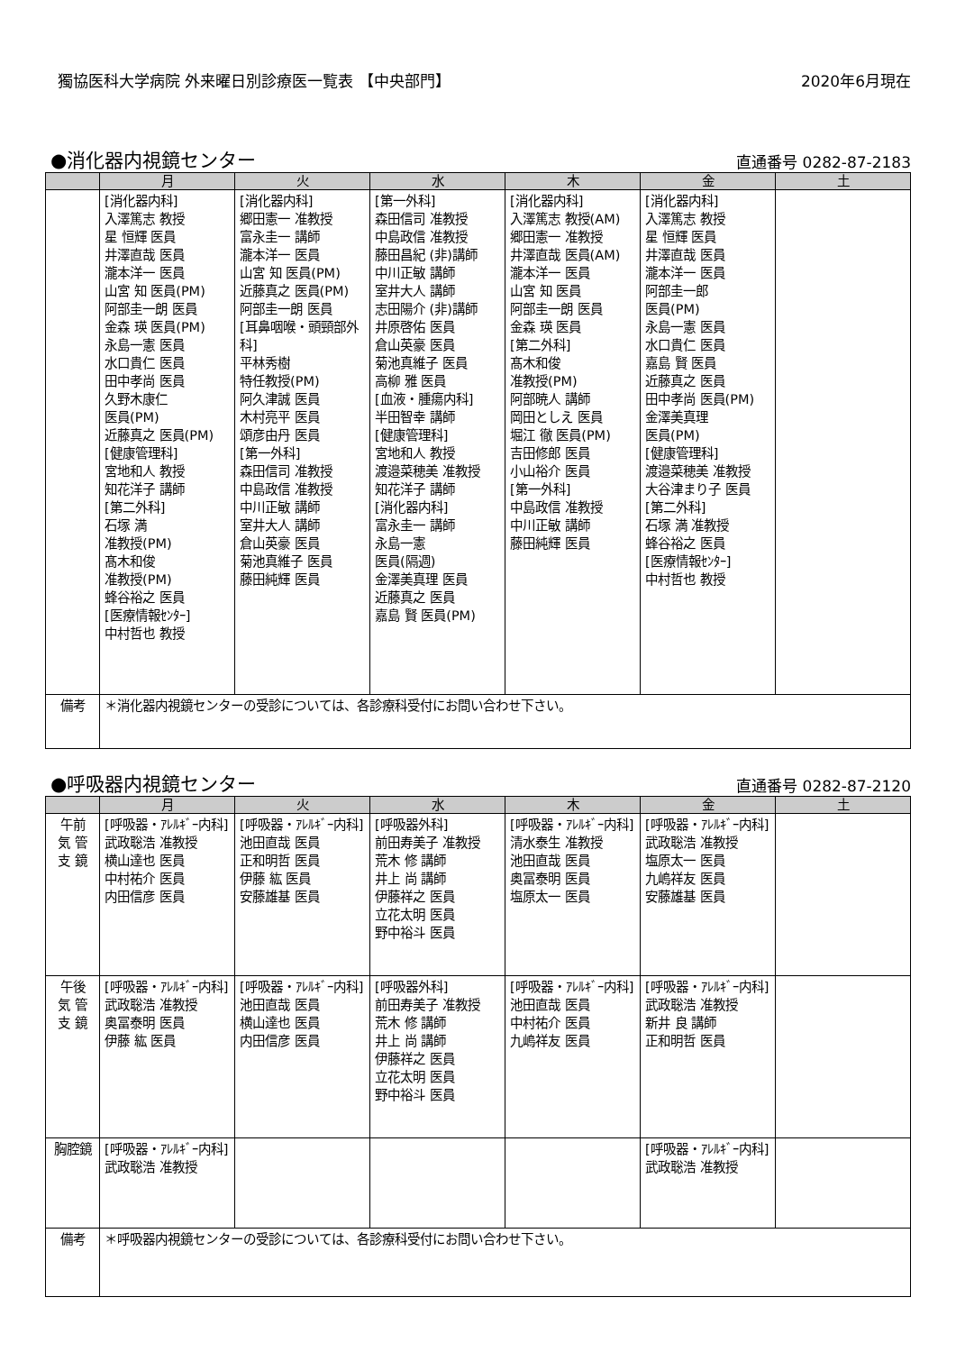獨協医科大学病院 外来曜日別診療医一覧表 【中央部門】 2020年6月現在
●消化器内視鏡センター
直通番号 0282-87-2183
| | 月 | 火 | 水 | 木 | 金 | 土 |
| --- | --- | --- | --- | --- | --- | --- |
| | [消化器内科] 入澤篤志 教授 星 恒輝 医員 井澤直哉 医員 瀧本洋一 医員 山宮 知 医員(PM) 阿部圭一朗 医員 金森 瑛 医員(PM) 永島一憲 医員 水口貴仁 医員 田中孝尚 医員 久野木康仁 医員(PM) 近藤真之 医員(PM) [健康管理科] 宮地和人 教授 知花洋子 講師 [第二外科] 石塚 満 准教授(PM) 髙木和俊 准教授(PM) 蜂谷裕之 医員 [医療情報ｾﾝﾀｰ] 中村哲也 教授 | [消化器内科] 郷田憲一 准教授 富永圭一 講師 瀧本洋一 医員 山宮 知 医員(PM) 近藤真之 医員(PM) 阿部圭一朗 医員 [耳鼻咽喉・頭頸部外科] 平林秀樹 特任教授(PM) 阿久津誠 医員 木村亮平 医員 頌彦由丹 医員 [第一外科] 森田信司 准教授 中島政信 准教授 中川正敏 講師 室井大人 講師 倉山英豪 医員 菊池真維子 医員 藤田純輝 医員 | [第一外科] 森田信司 准教授 中島政信 准教授 藤田昌紀 (非)講師 中川正敏 講師 室井大人 講師 志田陽介 (非)講師 井原啓佑 医員 倉山英豪 医員 菊池真維子 医員 高柳 雅 医員 [血液・腫瘍内科] 半田智幸 講師 [健康管理科] 宮地和人 教授 渡邉菜穂美 准教授 知花洋子 講師 [消化器内科] 富永圭一 講師 永島一憲 医員(隔週) 金澤美真理 医員 近藤真之 医員 嘉島 賢 医員(PM) | [消化器内科] 入澤篤志 教授(AM) 郷田憲一 准教授 井澤直哉 医員(AM) 瀧本洋一 医員 山宮 知 医員 阿部圭一朗 医員 金森 瑛 医員 [第二外科] 髙木和俊 准教授(PM) 阿部暁人 講師 岡田としえ 医員 堀江 徹 医員(PM) 吉田修郎 医員 小山裕介 医員 [第一外科] 中島政信 准教授 中川正敏 講師 藤田純輝 医員 | [消化器内科] 入澤篤志 教授 星 恒輝 医員 井澤直哉 医員 瀧本洋一 医員 阿部圭一郎 医員(PM) 永島一憲 医員 水口貴仁 医員 嘉島 賢 医員 近藤真之 医員 田中孝尚 医員(PM) 金澤美真理 医員(PM) [健康管理科] 渡邉菜穂美 准教授 大谷津まり子 医員 [第二外科] 石塚 満 准教授 蜂谷裕之 医員 [医療情報ｾﾝﾀｰ] 中村哲也 教授 | |
| 備考 | ＊消化器内視鏡センターの受診については、各診療科受付にお問い合わせ下さい。 | | | | | |
●呼吸器内視鏡センター
直通番号 0282-87-2120
| | 月 | 火 | 水 | 木 | 金 | 土 |
| --- | --- | --- | --- | --- | --- | --- |
| 午前 気 管 支 鏡 | [呼吸器・ｱﾚﾙｷﾞｰ内科] 武政聡浩 准教授 横山達也 医員 中村祐介 医員 内田信彦 医員 | [呼吸器・ｱﾚﾙｷﾞｰ内科] 池田直哉 医員 正和明哲 医員 伊藤 紘 医員 安藤雄基 医員 | [呼吸器外科] 前田寿美子 准教授 荒木 修 講師 井上 尚 講師 伊藤祥之 医員 立花太明 医員 野中裕斗 医員 | [呼吸器・ｱﾚﾙｷﾞｰ内科] 清水泰生 准教授 池田直哉 医員 奥冨泰明 医員 塩原太一 医員 | [呼吸器・ｱﾚﾙｷﾞｰ内科] 武政聡浩 准教授 塩原太一 医員 九嶋祥友 医員 安藤雄基 医員 | |
| 午後 気 管 支 鏡 | [呼吸器・ｱﾚﾙｷﾞｰ内科] 武政聡浩 准教授 奥冨泰明 医員 伊藤 紘 医員 | [呼吸器・ｱﾚﾙｷﾞｰ内科] 池田直哉 医員 横山達也 医員 内田信彦 医員 | [呼吸器外科] 前田寿美子 准教授 荒木 修 講師 井上 尚 講師 伊藤祥之 医員 立花太明 医員 野中裕斗 医員 | [呼吸器・ｱﾚﾙｷﾞｰ内科] 池田直哉 医員 中村祐介 医員 九嶋祥友 医員 | [呼吸器・ｱﾚﾙｷﾞｰ内科] 武政聡浩 准教授 新井 良 講師 正和明哲 医員 | |
| 胸腔鏡 | [呼吸器・ｱﾚﾙｷﾞｰ内科] 武政聡浩 准教授 | | | | [呼吸器・ｱﾚﾙｷﾞｰ内科] 武政聡浩 准教授 | |
| 備考 | ＊呼吸器内視鏡センターの受診については、各診療科受付にお問い合わせ下さい。 | | | | | |